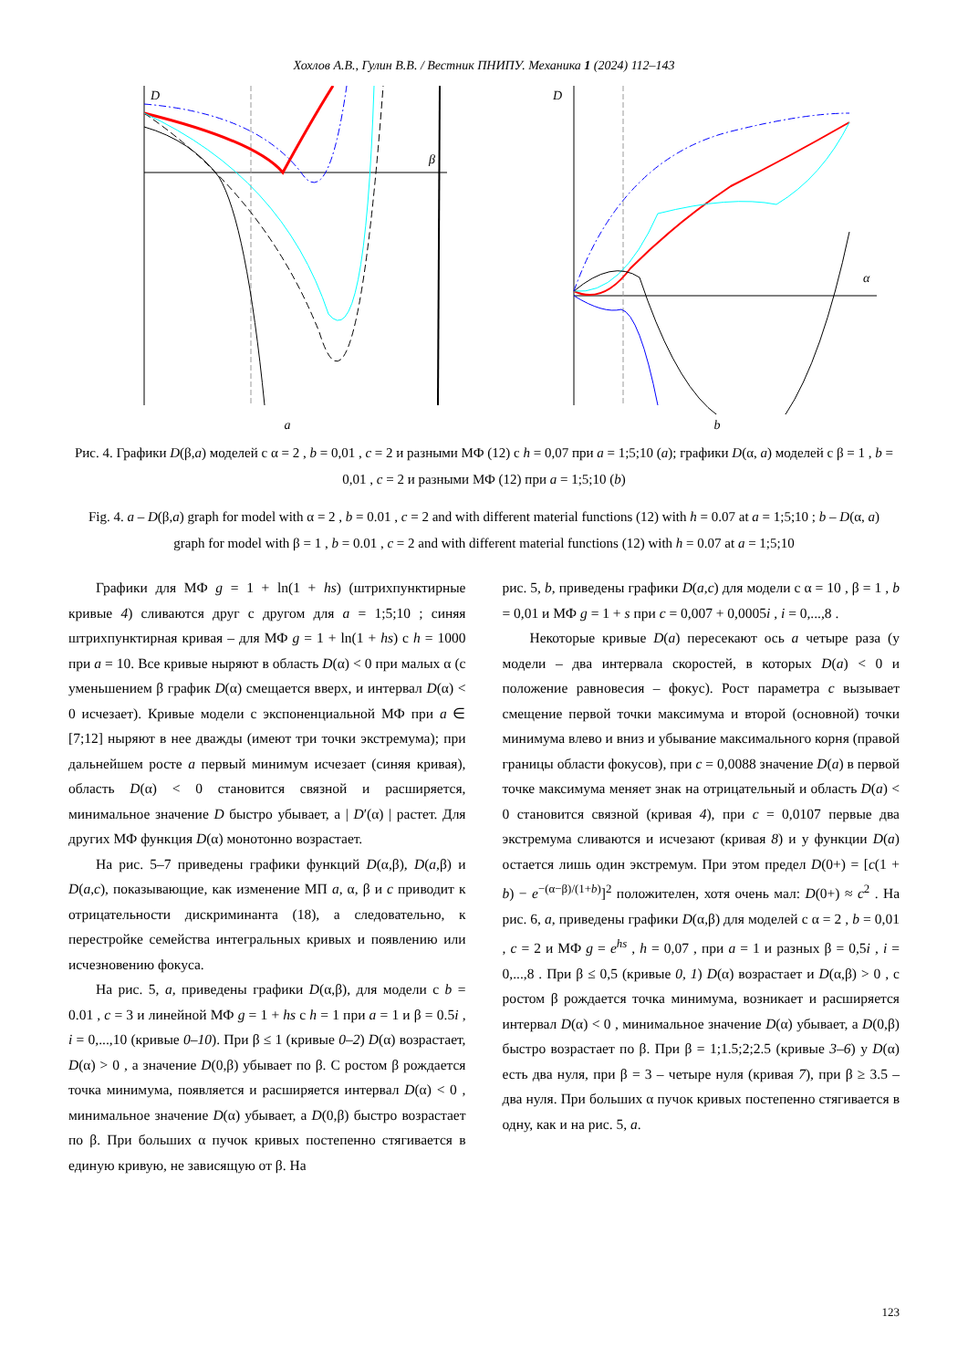Хохлов А.В., Гулин В.В. / Вестник ПНИПУ. Механика 1 (2024) 112–143
D
β
a
D
α
b
Рис. 4. Графики D(β,a) моделей с α = 2 , b = 0,01 , c = 2 и разными МФ (12) с h = 0,07 при a = 1;5;10 (a); графики D(α, a) моделей с β = 1 , b = 0,01 , c = 2 и разными МФ (12) при a = 1;5;10 (b)
Fig. 4. a – D(β,a) graph for model with α = 2 , b = 0.01 , c = 2 and with different material functions (12) with h = 0.07 at a = 1;5;10 ; b – D(α, a) graph for model with β = 1 , b = 0.01 , c = 2 and with different material functions (12) with h = 0.07 at a = 1;5;10
Графики для МФ g = 1 + ln(1 + hs) (штрихпунктирные кривые 4) сливаются друг с другом для a = 1;5;10 ; синяя штрихпунктирная кривая – для МФ g = 1 + ln(1 + hs) с h = 1000 при a = 10. Все кривые ныряют в область D(α) < 0 при малых α (с уменьшением β график D(α) смещается вверх, и интервал D(α) < 0 исчезает). Кривые модели с экспоненциальной МФ при a ∈ [7;12] ныряют в нее дважды (имеют три точки экстремума); при дальнейшем росте a первый минимум исчезает (синяя кривая), область D(α) < 0 становится связной и расширяется, минимальное значение D быстро убывает, а | D′(α) | растет. Для других МФ функция D(α) монотонно возрастает.
На рис. 5–7 приведены графики функций D(α,β), D(a,β) и D(a,c), показывающие, как изменение МП a, α, β и c приводит к отрицательности дискриминанта (18), а следовательно, к перестройке семейства интегральных кривых и появлению или исчезновению фокуса.
На рис. 5, a, приведены графики D(α,β), для модели с b = 0.01 , c = 3 и линейной МФ g = 1 + hs с h = 1 при a = 1 и β = 0.5i , i = 0,...,10 (кривые 0–10). При β ≤ 1 (кривые 0–2) D(α) возрастает, D(α) > 0 , а значение D(0,β) убывает по β. С ростом β рождается точка минимума, появляется и расширяется интервал D(α) < 0 , минимальное значение D(α) убывает, а D(0,β) быстро возрастает по β. При больших α пучок кривых постепенно стягивается в единую кривую, не зависящую от β. На
рис. 5, b, приведены графики D(a,c) для модели с α = 10 , β = 1 , b = 0,01 и МФ g = 1 + s при c = 0,007 + 0,0005i , i = 0,...,8 .
Некоторые кривые D(a) пересекают ось a четыре раза (у модели – два интервала скоростей, в которых D(a) < 0 и положение равновесия – фокус). Рост параметра c вызывает смещение первой точки максимума и второй (основной) точки минимума влево и вниз и убывание максимального корня (правой границы области фокусов), при c = 0,0088 значение D(a) в первой точке максимума меняет знак на отрицательный и область D(a) < 0 становится связной (кривая 4), при c = 0,0107 первые два экстремума сливаются и исчезают (кривая 8) и у функции D(a) остается лишь один экстремум. При этом предел D(0+) = [c(1 + b) − e<sup>−(α−β)/(1+b)</sup>]<sup>2</sup> положителен, хотя очень мал: D(0+) ≈ c<sup>2</sup> . На рис. 6, a, приведены графики D(α,β) для моделей с α = 2 , b = 0,01 , c = 2 и МФ g = e<sup>hs</sup> , h = 0,07 , при a = 1 и разных β = 0,5i , i = 0,...,8 . При β ≤ 0,5 (кривые 0, 1) D(α) возрастает и D(α,β) > 0 , с ростом β рождается точка минимума, возникает и расширяется интервал D(α) < 0 , минимальное значение D(α) убывает, а D(0,β) быстро возрастает по β. При β = 1;1.5;2;2.5 (кривые 3–6) у D(α) есть два нуля, при β = 3 – четыре нуля (кривая 7), при β ≥ 3.5 – два нуля. При больших α пучок кривых постепенно стягивается в одну, как и на рис. 5, a.
123